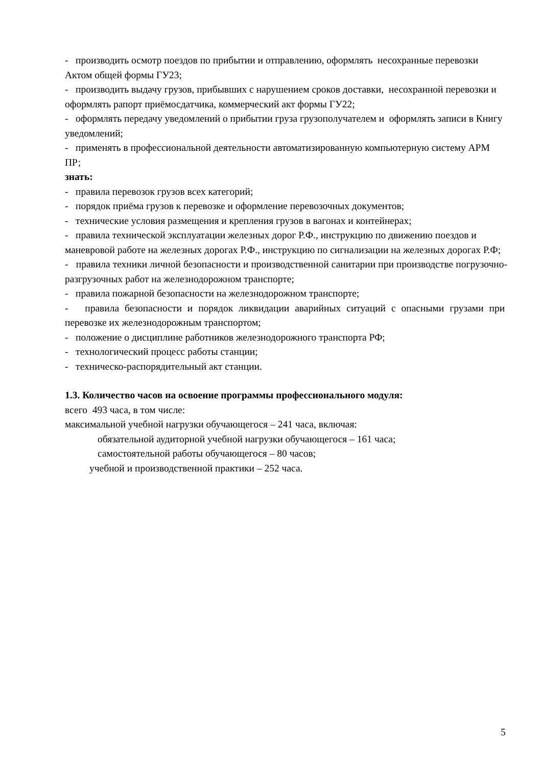- производить осмотр поездов по прибытии и отправлению, оформлять несохранные перевозки Актом общей формы ГУ23;
- производить выдачу грузов, прибывших с нарушением сроков доставки, несохранной перевозки и оформлять рапорт приёмосдатчика, коммерческий акт формы ГУ22;
- оформлять передачу уведомлений о прибытии груза грузополучателем и оформлять записи в Книгу уведомлений;
- применять в профессиональной деятельности автоматизированную компьютерную систему АРМ ПР;
знать:
- правила перевозок грузов всех категорий;
- порядок приёма грузов к перевозке и оформление перевозочных документов;
- технические условия размещения и крепления грузов в вагонах и контейнерах;
- правила технической эксплуатации железных дорог Р.Ф., инструкцию по движению поездов и маневровой работе на железных дорогах Р.Ф., инструкцию по сигнализации на железных дорогах Р.Ф;
- правила техники личной безопасности и производственной санитарии при производстве погрузочно-разгрузочных работ на железнодорожном транспорте;
- правила пожарной безопасности на железнодорожном транспорте;
- правила безопасности и порядок ликвидации аварийных ситуаций с опасными грузами при перевозке их железнодорожным транспортом;
- положение о дисциплине работников железнодорожного транспорта РФ;
- технологический процесс работы станции;
- техническо-распорядительный акт станции.
1.3. Количество часов на освоение программы профессионального модуля:
всего 493 часа, в том числе:
максимальной учебной нагрузки обучающегося – 241 часа, включая:
обязательной аудиторной учебной нагрузки обучающегося – 161 часа;
самостоятельной работы обучающегося – 80 часов;
учебной и производственной практики – 252 часа.
5